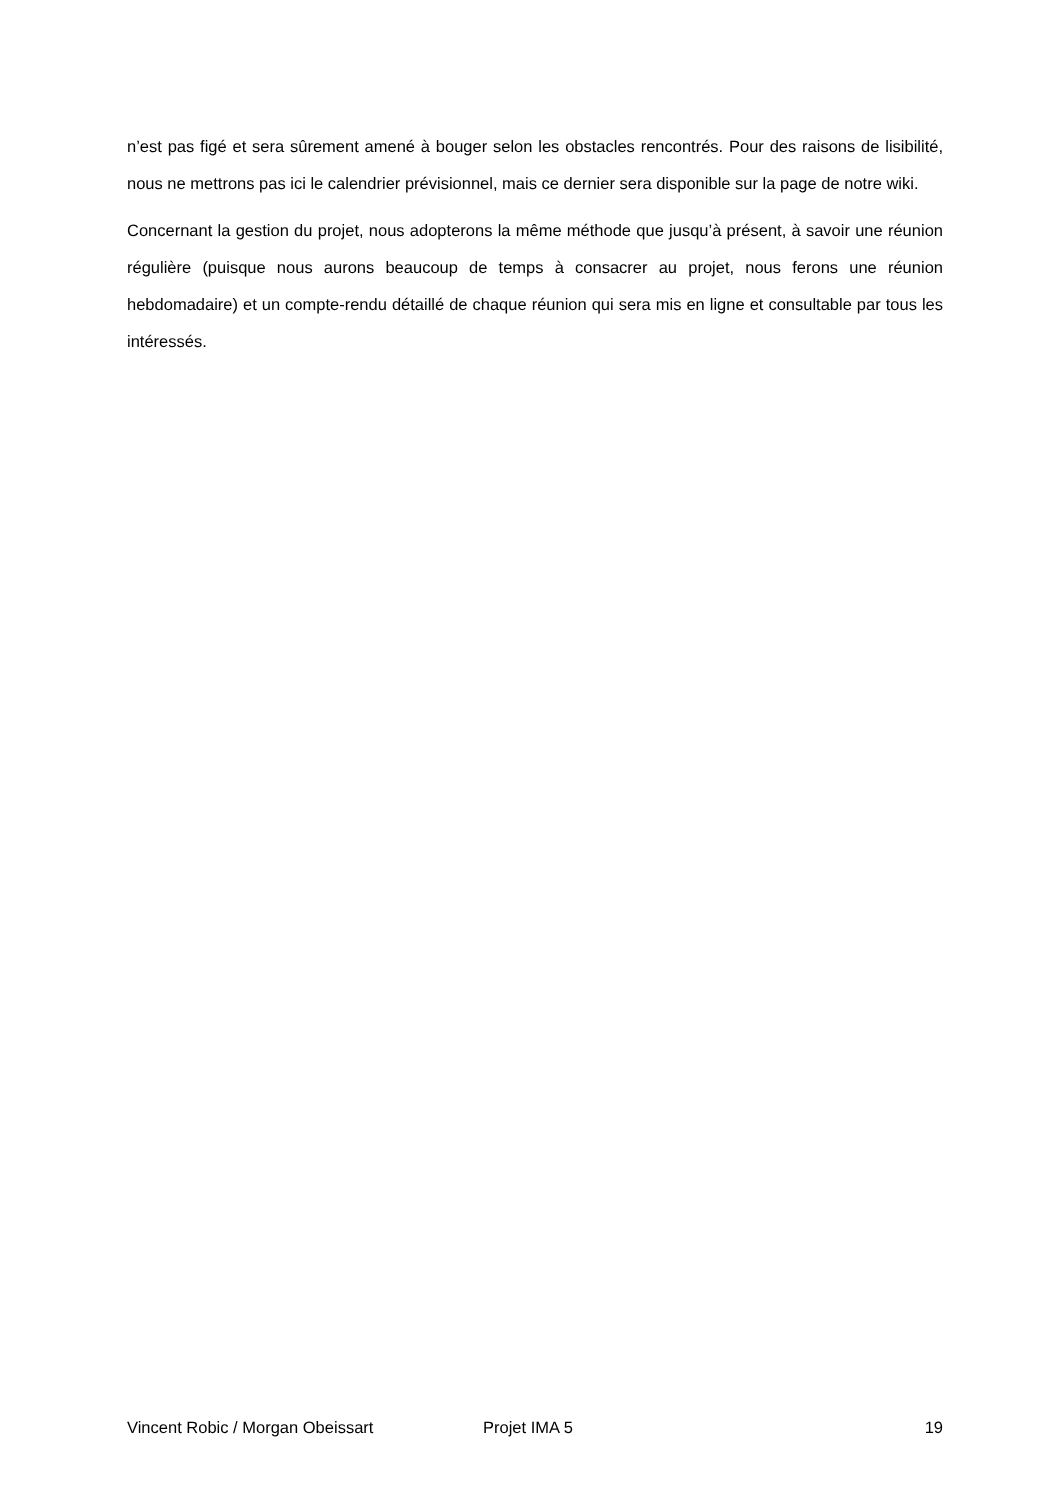n’est pas figé et sera sûrement amené à bouger selon les obstacles rencontrés. Pour des raisons de lisibilité, nous ne mettrons pas ici le calendrier prévisionnel, mais ce dernier sera disponible sur la page de notre wiki.
Concernant la gestion du projet, nous adopterons la même méthode que jusqu’à présent, à savoir une réunion régulière (puisque nous aurons beaucoup de temps à consacrer au projet, nous ferons une réunion hebdomadaire) et un compte-rendu détaillé de chaque réunion qui sera mis en ligne et consultable par tous les intéressés.
Vincent Robic / Morgan Obeissart Projet IMA 5 19